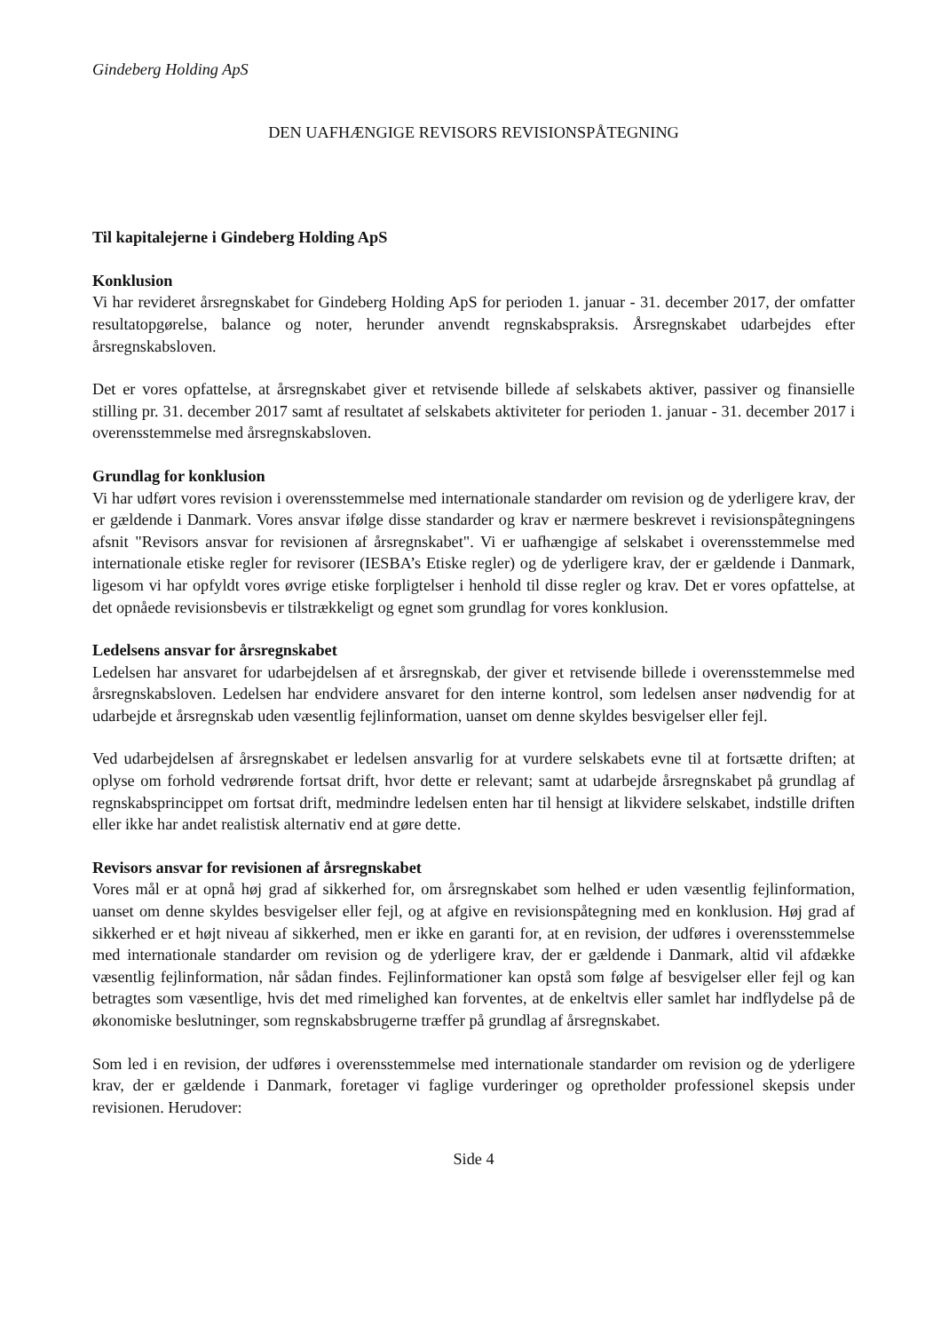Gindeberg Holding ApS
DEN UAFHÆNGIGE REVISORS REVISIONSPÅTEGNING
Til kapitalejerne i Gindeberg Holding ApS
Konklusion
Vi har revideret årsregnskabet for Gindeberg Holding ApS for perioden 1. januar - 31. december 2017, der omfatter resultatopgørelse, balance og noter, herunder anvendt regnskabspraksis. Årsregnskabet udarbejdes efter årsregnskabsloven.
Det er vores opfattelse, at årsregnskabet giver et retvisende billede af selskabets aktiver, passiver og finansielle stilling pr. 31. december 2017 samt af resultatet af selskabets aktiviteter for perioden 1. januar - 31. december 2017 i overensstemmelse med årsregnskabsloven.
Grundlag for konklusion
Vi har udført vores revision i overensstemmelse med internationale standarder om revision og de yderligere krav, der er gældende i Danmark. Vores ansvar ifølge disse standarder og krav er nærmere beskrevet i revisionspåtegningens afsnit "Revisors ansvar for revisionen af årsregnskabet". Vi er uafhængige af selskabet i overensstemmelse med internationale etiske regler for revisorer (IESBA’s Etiske regler) og de yderligere krav, der er gældende i Danmark, ligesom vi har opfyldt vores øvrige etiske forpligtelser i henhold til disse regler og krav. Det er vores opfattelse, at det opnåede revisionsbevis er tilstrækkeligt og egnet som grundlag for vores konklusion.
Ledelsens ansvar for årsregnskabet
Ledelsen har ansvaret for udarbejdelsen af et årsregnskab, der giver et retvisende billede i overensstemmelse med årsregnskabsloven. Ledelsen har endvidere ansvaret for den interne kontrol, som ledelsen anser nødvendig for at udarbejde et årsregnskab uden væsentlig fejlinformation, uanset om denne skyldes besvigelser eller fejl.
Ved udarbejdelsen af årsregnskabet er ledelsen ansvarlig for at vurdere selskabets evne til at fortsætte driften; at oplyse om forhold vedrørende fortsat drift, hvor dette er relevant; samt at udarbejde årsregnskabet på grundlag af regnskabsprincippet om fortsat drift, medmindre ledelsen enten har til hensigt at likvidere selskabet, indstille driften eller ikke har andet realistisk alternativ end at gøre dette.
Revisors ansvar for revisionen af årsregnskabet
Vores mål er at opnå høj grad af sikkerhed for, om årsregnskabet som helhed er uden væsentlig fejlinformation, uanset om denne skyldes besvigelser eller fejl, og at afgive en revisionspåtegning med en konklusion. Høj grad af sikkerhed er et højt niveau af sikkerhed, men er ikke en garanti for, at en revision, der udføres i overensstemmelse med internationale standarder om revision og de yderligere krav, der er gældende i Danmark, altid vil afdække væsentlig fejlinformation, når sådan findes. Fejlinformationer kan opstå som følge af besvigelser eller fejl og kan betragtes som væsentlige, hvis det med rimelighed kan forventes, at de enkeltvis eller samlet har indflydelse på de økonomiske beslutninger, som regnskabsbrugerne træffer på grundlag af årsregnskabet.
Som led i en revision, der udføres i overensstemmelse med internationale standarder om revision og de yderligere krav, der er gældende i Danmark, foretager vi faglige vurderinger og opretholder professionel skepsis under revisionen. Herudover:
Side 4